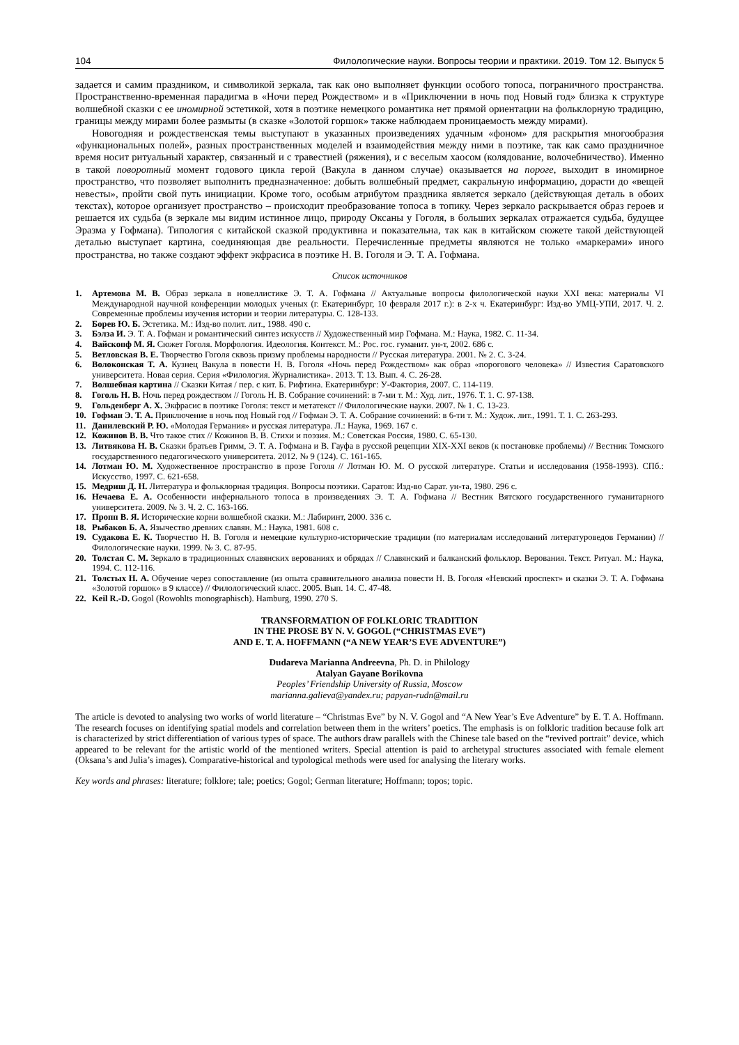104 Филологические науки. Вопросы теории и практики. 2019. Том 12. Выпуск 5
задается и самим праздником, и символикой зеркала, так как оно выполняет функции особого топоса, пограничного пространства. Пространственно-временная парадигма в «Ночи перед Рождеством» и в «Приключении в ночь под Новый год» близка к структуре волшебной сказки с ее иномирной эстетикой, хотя в поэтике немецкого романтика нет прямой ориентации на фольклорную традицию, границы между мирами более размыты (в сказке «Золотой горшок» также наблюдаем проницаемость между мирами).
Новогодняя и рождественская темы выступают в указанных произведениях удачным «фоном» для раскрытия многообразия «функциональных полей», разных пространственных моделей и взаимодействия между ними в поэтике, так как само праздничное время носит ритуальный характер, связанный и с травестией (ряжения), и с веселым хаосом (колядование, волочебничество). Именно в такой поворотный момент годового цикла герой (Вакула в данном случае) оказывается на пороге, выходит в иномирное пространство, что позволяет выполнить предназначенное: добыть волшебный предмет, сакральную информацию, дорасти до «вещей невесты», пройти свой путь инициации. Кроме того, особым атрибутом праздника является зеркало (действующая деталь в обоих текстах), которое организует пространство – происходит преобразование топоса в топику. Через зеркало раскрывается образ героев и решается их судьба (в зеркале мы видим истинное лицо, природу Оксаны у Гоголя, в больших зеркалах отражается судьба, будущее Эразма у Гофмана). Типология с китайской сказкой продуктивна и показательна, так как в китайском сюжете такой действующей деталью выступает картина, соединяющая две реальности. Перечисленные предметы являются не только «маркерами» иного пространства, но также создают эффект экфрасиса в поэтике Н. В. Гоголя и Э. Т. А. Гофмана.
Список источников
1. Артемова М. В. Образ зеркала в новеллистике Э. Т. А. Гофмана // Актуальные вопросы филологической науки XXI века: материалы VI Международной научной конференции молодых ученых (г. Екатеринбург, 10 февраля 2017 г.): в 2-х ч. Екатеринбург: Изд-во УМЦ-УПИ, 2017. Ч. 2. Современные проблемы изучения истории и теории литературы. С. 128-133.
2. Борев Ю. Б. Эстетика. М.: Изд-во полит. лит., 1988. 490 с.
3. Бэлза И. Э. Т. А. Гофман и романтический синтез искусств // Художественный мир Гофмана. М.: Наука, 1982. С. 11-34.
4. Вайскопф М. Я. Сюжет Гоголя. Морфология. Идеология. Контекст. М.: Рос. гос. гуманит. ун-т, 2002. 686 с.
5. Ветловская В. Е. Творчество Гоголя сквозь призму проблемы народности // Русская литература. 2001. № 2. С. 3-24.
6. Волоконская Т. А. Кузнец Вакула в повести Н. В. Гоголя «Ночь перед Рождеством» как образ «порогового человека» // Известия Саратовского университета. Новая серия. Серия «Филология. Журналистика». 2013. Т. 13. Вып. 4. С. 26-28.
7. Волшебная картина // Сказки Китая / пер. с кит. Б. Рифтина. Екатеринбург: У-Фактория, 2007. С. 114-119.
8. Гоголь Н. В. Ночь перед рождеством // Гоголь Н. В. Собрание сочинений: в 7-ми т. М.: Худ. лит., 1976. Т. 1. С. 97-138.
9. Гольденберг А. Х. Экфрасис в поэтике Гоголя: текст и метатекст // Филологические науки. 2007. № 1. С. 13-23.
10. Гофман Э. Т. А. Приключение в ночь под Новый год // Гофман Э. Т. А. Собрание сочинений: в 6-ти т. М.: Худож. лит., 1991. Т. 1. С. 263-293.
11. Данилевский Р. Ю. «Молодая Германия» и русская литература. Л.: Наука, 1969. 167 с.
12. Кожинов В. В. Что такое стих // Кожинов В. В. Стихи и поэзия. М.: Советская Россия, 1980. С. 65-130.
13. Литвякова Н. В. Сказки братьев Гримм, Э. Т. А. Гофмана и В. Гауфа в русской рецепции XIX-XXI веков (к постановке проблемы) // Вестник Томского государственного педагогического университета. 2012. № 9 (124). С. 161-165.
14. Лотман Ю. М. Художественное пространство в прозе Гоголя // Лотман Ю. М. О русской литературе. Статьи и исследования (1958-1993). СПб.: Искусство, 1997. С. 621-658.
15. Медриш Д. Н. Литература и фольклорная традиция. Вопросы поэтики. Саратов: Изд-во Сарат. ун-та, 1980. 296 с.
16. Нечаева Е. А. Особенности инфернального топоса в произведениях Э. Т. А. Гофмана // Вестник Вятского государственного гуманитарного университета. 2009. № 3. Ч. 2. С. 163-166.
17. Пропп В. Я. Исторические корни волшебной сказки. М.: Лабиринт, 2000. 336 с.
18. Рыбаков Б. А. Язычество древних славян. М.: Наука, 1981. 608 с.
19. Судакова Е. К. Творчество Н. В. Гоголя и немецкие культурно-исторические традиции (по материалам исследований литературоведов Германии) // Филологические науки. 1999. № 3. С. 87-95.
20. Толстая С. М. Зеркало в традиционных славянских верованиях и обрядах // Славянский и балканский фольклор. Верования. Текст. Ритуал. М.: Наука, 1994. С. 112-116.
21. Толстых Н. А. Обучение через сопоставление (из опыта сравнительного анализа повести Н. В. Гоголя «Невский проспект» и сказки Э. Т. А. Гофмана «Золотой горшок» в 9 классе) // Филологический класс. 2005. Вып. 14. С. 47-48.
22. Keil R.-D. Gogol (Rowohlts monographisch). Hamburg, 1990. 270 S.
TRANSFORMATION OF FOLKLORIC TRADITION
IN THE PROSE BY N. V. GOGOL (“CHRISTMAS EVE”)
AND E. T. A. HOFFMANN (“A NEW YEAR’S EVE ADVENTURE”)
Dudareva Marianna Andreevna, Ph. D. in Philology
Atalyan Gayane Borikovna
Peoples’ Friendship University of Russia, Moscow
marianna.galieva@yandex.ru; papyan-rudn@mail.ru
The article is devoted to analysing two works of world literature – “Christmas Eve” by N. V. Gogol and “A New Year’s Eve Adventure” by E. T. A. Hoffmann. The research focuses on identifying spatial models and correlation between them in the writers’ poetics. The emphasis is on folkloric tradition because folk art is characterized by strict differentiation of various types of space. The authors draw parallels with the Chinese tale based on the “revived portrait” device, which appeared to be relevant for the artistic world of the mentioned writers. Special attention is paid to archetypal structures associated with female element (Oksana’s and Julia’s images). Comparative-historical and typological methods were used for analysing the literary works.
Key words and phrases: literature; folklore; tale; poetics; Gogol; German literature; Hoffmann; topos; topic.